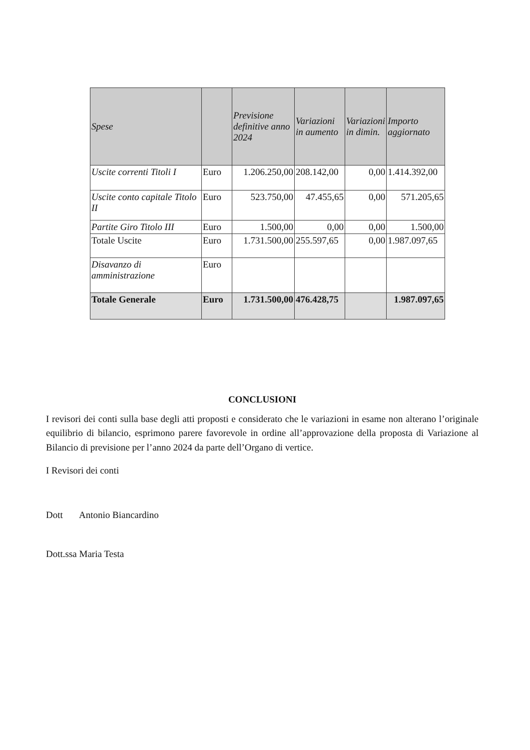| Spese | | Previsione definitive anno 2024 | Variazioni in aumento | Variazioni in dimin. | Importo aggiornato |
| --- | --- | --- | --- | --- | --- |
| Uscite correnti Titoli I | Euro | 1.206.250,00 | 208.142,00 | 0,00 | 1.414.392,00 |
| Uscite conto capitale Titolo II | Euro | 523.750,00 | 47.455,65 | 0,00 | 571.205,65 |
| Partite Giro Titolo III | Euro | 1.500,00 | 0,00 | 0,00 | 1.500,00 |
| Totale Uscite | Euro | 1.731.500,00 | 255.597,65 | 0,00 | 1.987.097,65 |
| Disavanzo di amministrazione | Euro | | | | |
| Totale Generale | Euro | 1.731.500,00 | 476.428,75 | | 1.987.097,65 |
CONCLUSIONI
I revisori dei conti sulla base degli atti proposti e considerato che le variazioni in esame non alterano l’originale equilibrio di bilancio, esprimono parere favorevole in ordine all’approvazione della proposta di Variazione al Bilancio di previsione per l’anno 2024 da parte dell’Organo di vertice.
I Revisori dei conti
Dott Antonio Biancardino
Dott.ssa Maria Testa